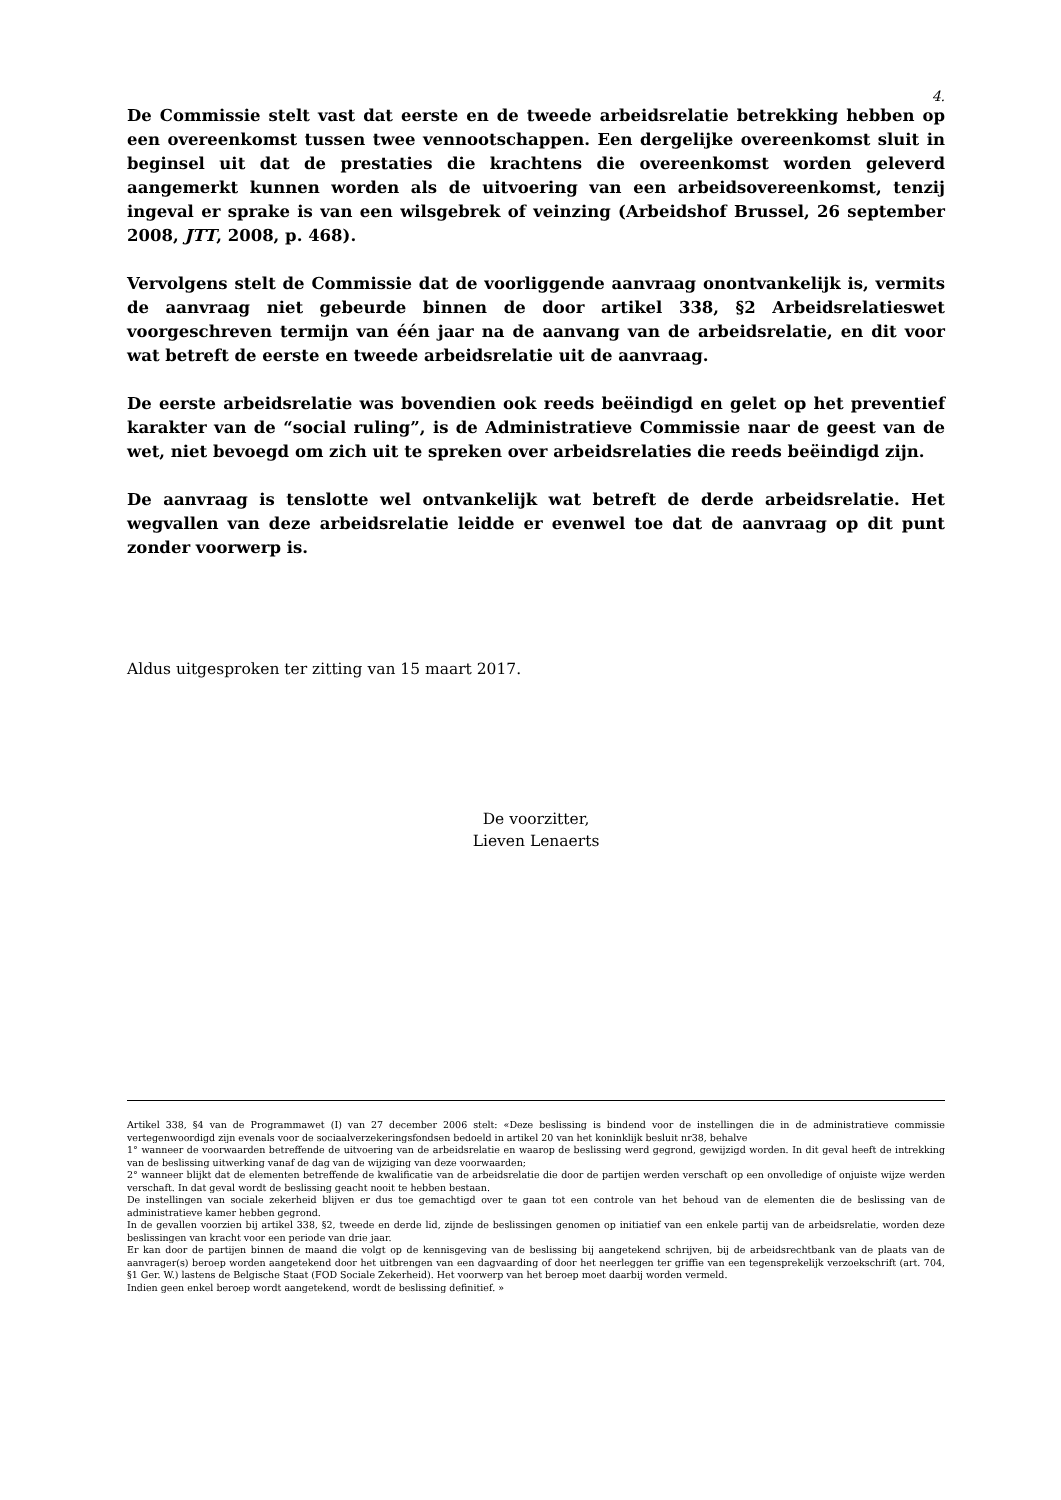4.
De Commissie stelt vast dat eerste en de tweede arbeidsrelatie betrekking hebben op een overeenkomst tussen twee vennootschappen. Een dergelijke overeenkomst sluit in beginsel uit dat de prestaties die krachtens die overeenkomst worden geleverd aangemerkt kunnen worden als de uitvoering van een arbeidsovereenkomst, tenzij ingeval er sprake is van een wilsgebrek of veinzing (Arbeidshof Brussel, 26 september 2008, JTT, 2008, p. 468).
Vervolgens stelt de Commissie dat de voorliggende aanvraag onontvankelijk is, vermits de aanvraag niet gebeurde binnen de door artikel 338, §2 Arbeidsrelatieswet voorgeschreven termijn van één jaar na de aanvang van de arbeidsrelatie, en dit voor wat betreft de eerste en tweede arbeidsrelatie uit de aanvraag.
De eerste arbeidsrelatie was bovendien ook reeds beëindigd en gelet op het preventief karakter van de “social ruling”, is de Administratieve Commissie naar de geest van de wet, niet bevoegd om zich uit te spreken over arbeidsrelaties die reeds beëindigd zijn.
De aanvraag is tenslotte wel ontvankelijk wat betreft de derde arbeidsrelatie. Het wegvallen van deze arbeidsrelatie leidde er evenwel toe dat de aanvraag op dit punt zonder voorwerp is.
Aldus uitgesproken ter zitting van 15 maart 2017.
De voorzitter,
Lieven Lenaerts
Artikel 338, §4 van de Programmawet (I) van 27 december 2006 stelt: «Deze beslissing is bindend voor de instellingen die in de administratieve commissie vertegenwoordigd zijn evenals voor de sociaalverzekeringsfondsen bedoeld in artikel 20 van het koninklijk besluit nr38, behalve
1° wanneer de voorwaarden betreffende de uitvoering van de arbeidsrelatie en waarop de beslissing werd gegrond, gewijzigd worden. In dit geval heeft de intrekking van de beslissing uitwerking vanaf de dag van de wijziging van deze voorwaarden;
2° wanneer blijkt dat de elementen betreffende de kwalificatie van de arbeidsrelatie die door de partijen werden verschaft op een onvolledige of onjuiste wijze werden verschaft. In dat geval wordt de beslissing geacht nooit te hebben bestaan.
De instellingen van sociale zekerheid blijven er dus toe gemachtigd over te gaan tot een controle van het behoud van de elementen die de beslissing van de administratieve kamer hebben gegrond.
In de gevallen voorzien bij artikel 338, §2, tweede en derde lid, zijnde de beslissingen genomen op initiatief van een enkele partij van de arbeidsrelatie, worden deze beslissingen van kracht voor een periode van drie jaar.
Er kan door de partijen binnen de maand die volgt op de kennisgeving van de beslissing bij aangetekend schrijven, bij de arbeidsrechtbank van de plaats van de aanvrager(s) beroep worden aangetekend door het uitbrengen van een dagvaarding of door het neerleggen ter griffie van een tegensprekelijk verzoekschrift (art. 704, §1 Ger. W.) lastens de Belgische Staat (FOD Sociale Zekerheid). Het voorwerp van het beroep moet daarbij worden vermeld.
Indien geen enkel beroep wordt aangetekend, wordt de beslissing definitief. »